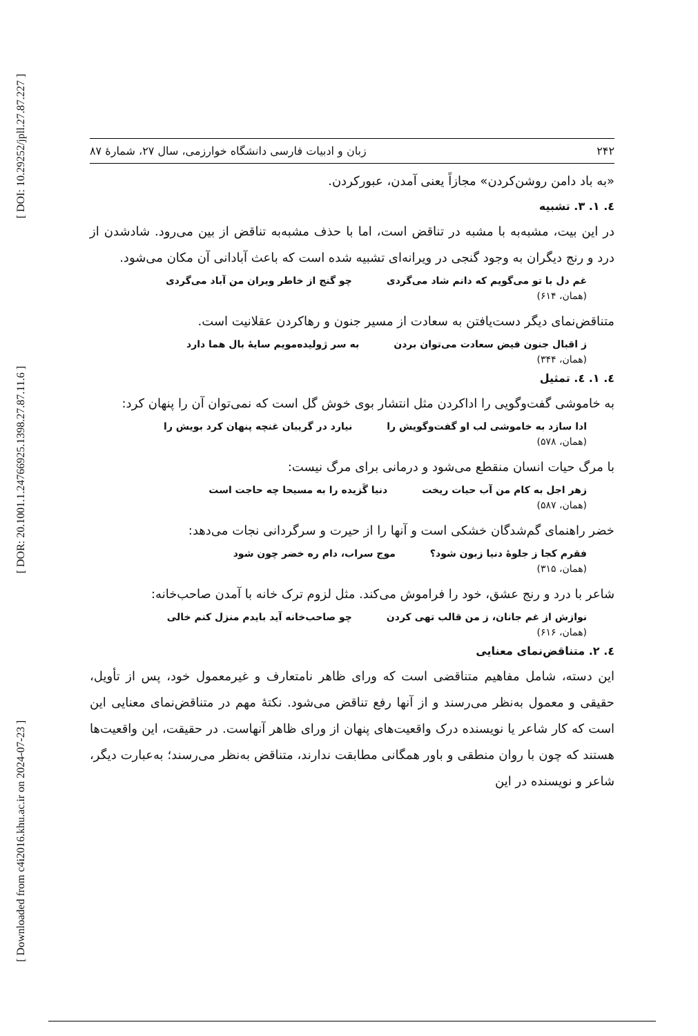[ DOI: 10.29252/jpll.27.87.227 ]
[ DOR: 20.1001.1.24766925.1398.27.87.11.6 ]
[ Downloaded from c4i2016.khu.ac.ir on 2024-07-23 ]
۲۴۲ زبان و ادبیات فارسی دانشگاه خوارزمی، سال ۲۷، شمارۀ ۸۷
«به باد دامن روشن‌کردن» مجازاً یعنی آمدن، عبورکردن.
٤. ۱. ۳. تشبیه
در این بیت، مشبه‌به با مشبه در تناقض است، اما با حذف مشبه‌به تناقض از بین می‌رود. شادشدن از درد و رنج دیگران به وجود گنجی در ویرانه‌ای تشبیه شده است که باعث آبادانی آن مکان می‌شود.
غم دل با تو می‌گویم که دانم شاد می‌گردی چو گنج از خاطر ویران من آباد می‌گردی
(همان، ۶۱۴)
متناقض‌نمای دیگر دست‌یافتن به سعادت از مسیر جنون و رهاکردن عقلانیت است.
ز اقبال جنون فیض سعادت می‌توان بردن به سر ژولیده‌مویم سایۀ بال هما دارد
(همان، ۳۴۴)
٤. ۱. ٤. تمثیل
به خاموشی گفت‌وگویی را اداکردن مثل انتشار بوی خوش گل است که نمی‌توان آن را پنهان کرد:
ادا سازد به خاموشی لب او گفت‌وگویش را نیارد در گریبان غنچه پنهان کرد بویش را
(همان، ۵۷۸)
با مرگ حیات انسان منقطع می‌شود و درمانی برای مرگ نیست:
زهر اجل به کام من آب حیات ریخت دنیا گَزیده را به مسیحا چه حاجت است
(همان، ۵۸۷)
خضر راهنمای گم‌شدگان خشکی است و آنها را از حیرت و سرگردانی نجات می‌دهد:
فقرم کجا ز جلوۀ دنیا زبون شود؟ موج سراب، دام ره خضر چون شود
(همان، ۳۱۵)
شاعر با درد و رنج عشق، خود را فراموش می‌کند. مثل لزوم ترک خانه با آمدن صاحب‌خانه:
نوازش از غم جانان، ز من قالب تهی کردن چو صاحب‌خانه آید بایدم منزل کنم خالی
(همان، ۶۱۶)
٤. ۲. متناقض‌نمای معنایی
این دسته، شامل مفاهیم متناقضی است که ورای ظاهر نامتعارف و غیرمعمول خود، پس از تأویل، حقیقی و معمول به‌نظر می‌رسند و از آنها رفع تناقض می‌شود. نکتۀ مهم در متناقض‌نمای معنایی این است که کار شاعر یا نویسنده درک واقعیت‌های پنهان از ورای ظاهر آنهاست. در حقیقت، این واقعیت‌ها هستند که چون با روان منطقی و باور همگانی مطابقت ندارند، متناقض به‌نظر می‌رسند؛ به‌عبارت دیگر، شاعر و نویسنده در این